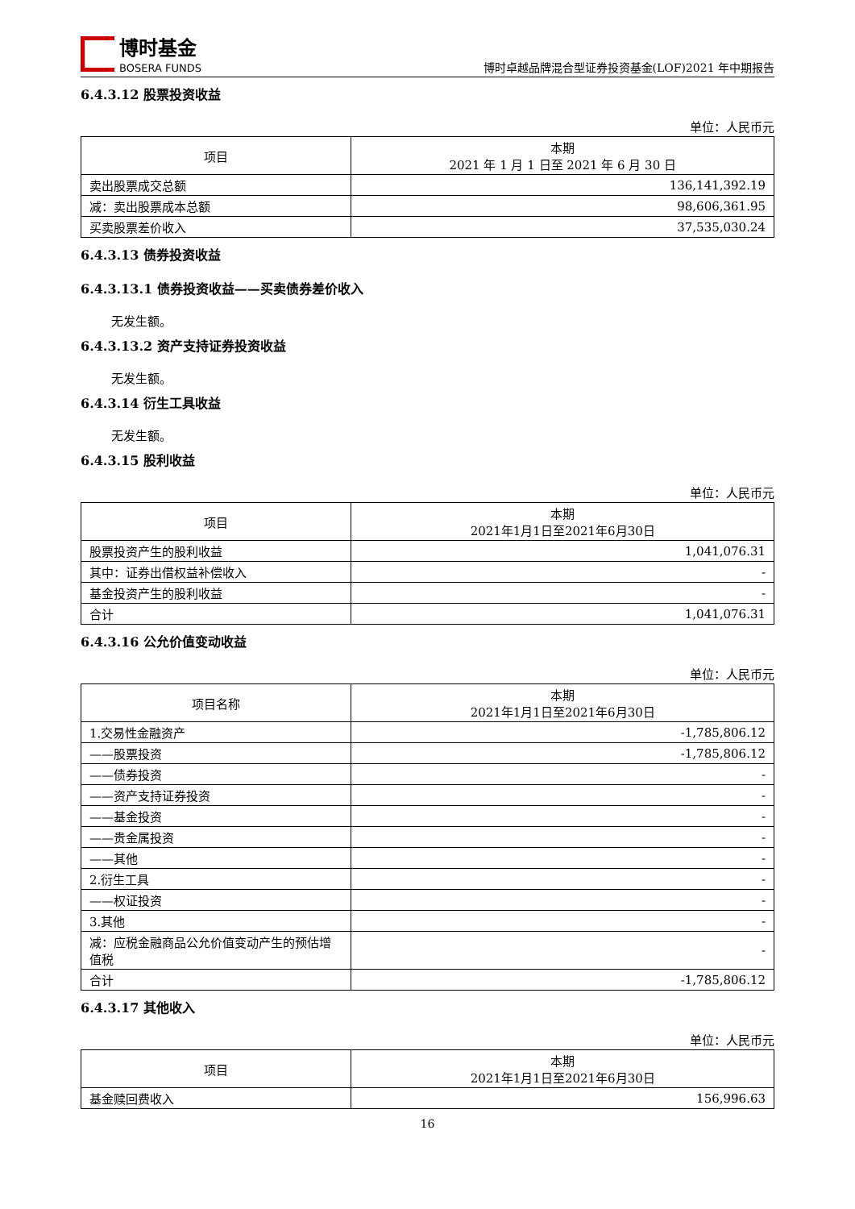博时基金
BOSERA FUNDS
博时卓越品牌混合型证券投资基金(LOF)2021 年中期报告
6.4.3.12 股票投资收益
单位：人民币元
| 项目 | 本期 2021 年 1 月 1 日至 2021 年 6 月 30 日 |
| --- | --- |
| 卖出股票成交总额 | 136,141,392.19 |
| 减：卖出股票成本总额 | 98,606,361.95 |
| 买卖股票差价收入 | 37,535,030.24 |
6.4.3.13 债券投资收益
6.4.3.13.1 债券投资收益——买卖债券差价收入
无发生额。
6.4.3.13.2 资产支持证券投资收益
无发生额。
6.4.3.14 衍生工具收益
无发生额。
6.4.3.15 股利收益
单位：人民币元
| 项目 | 本期 2021年1月1日至2021年6月30日 |
| --- | --- |
| 股票投资产生的股利收益 | 1,041,076.31 |
| 其中：证券出借权益补偿收入 | - |
| 基金投资产生的股利收益 | - |
| 合计 | 1,041,076.31 |
6.4.3.16 公允价值变动收益
单位：人民币元
| 项目名称 | 本期 2021年1月1日至2021年6月30日 |
| --- | --- |
| 1.交易性金融资产 | -1,785,806.12 |
| ——股票投资 | -1,785,806.12 |
| ——债券投资 | - |
| ——资产支持证券投资 | - |
| ——基金投资 | - |
| ——贵金属投资 | - |
| ——其他 | - |
| 2.衍生工具 | - |
| ——权证投资 | - |
| 3.其他 | - |
| 减：应税金融商品公允价值变动产生的预估增值税 | - |
| 合计 | -1,785,806.12 |
6.4.3.17 其他收入
单位：人民币元
| 项目 | 本期 2021年1月1日至2021年6月30日 |
| --- | --- |
| 基金赎回费收入 | 156,996.63 |
16